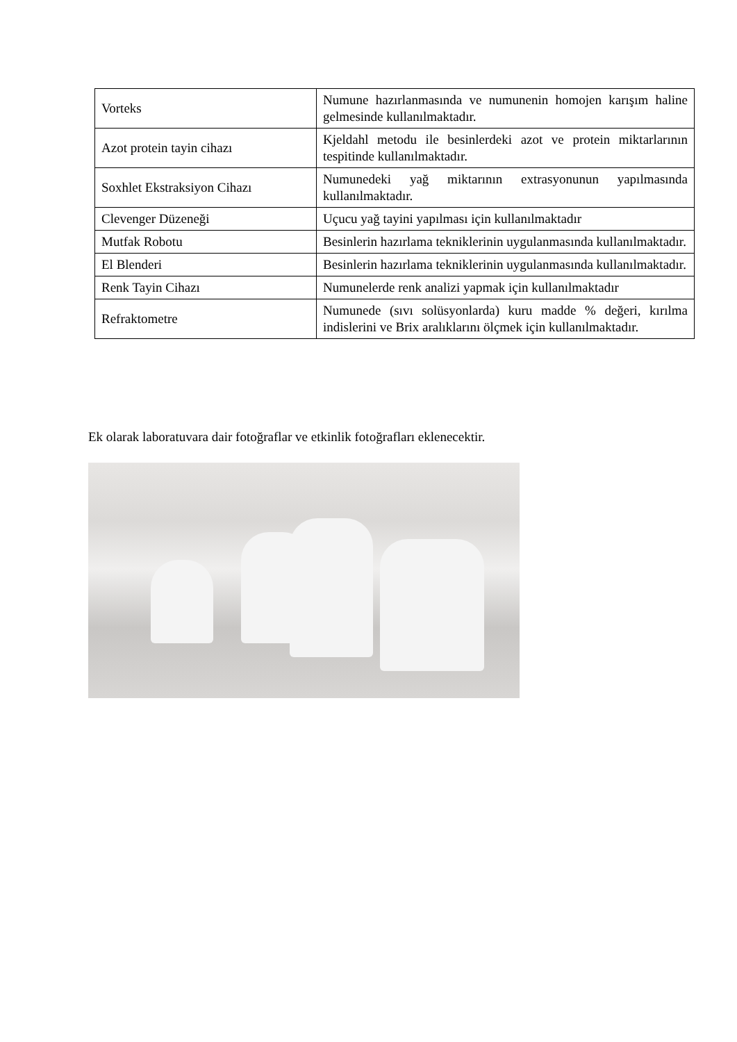| Vorteks | Numune hazırlanmasında ve numunenin homojen karışım haline gelmesinde kullanılmaktadır. |
| Azot protein tayin cihazı | Kjeldahl metodu ile besinlerdeki azot ve protein miktarlarının tespitinde kullanılmaktadır. |
| Soxhlet Ekstraksiyon Cihazı | Numunedeki yağ miktarının extrasyonunun yapılmasında kullanılmaktadır. |
| Clevenger Düzeneği | Uçucu yağ tayini yapılması için kullanılmaktadır |
| Mutfak Robotu | Besinlerin hazırlama tekniklerinin uygulanmasında kullanılmaktadır. |
| El Blenderi | Besinlerin hazırlama tekniklerinin uygulanmasında kullanılmaktadır. |
| Renk Tayin Cihazı | Numunelerde renk analizi yapmak için kullanılmaktadır |
| Refraktometre | Numunede (sıvı solüsyonlarda) kuru madde % değeri, kırılma indislerini ve Brix aralıklarını ölçmek için kullanılmaktadır. |
Ek olarak laboratuvara dair fotoğraflar ve etkinlik fotoğrafları eklenecektir.